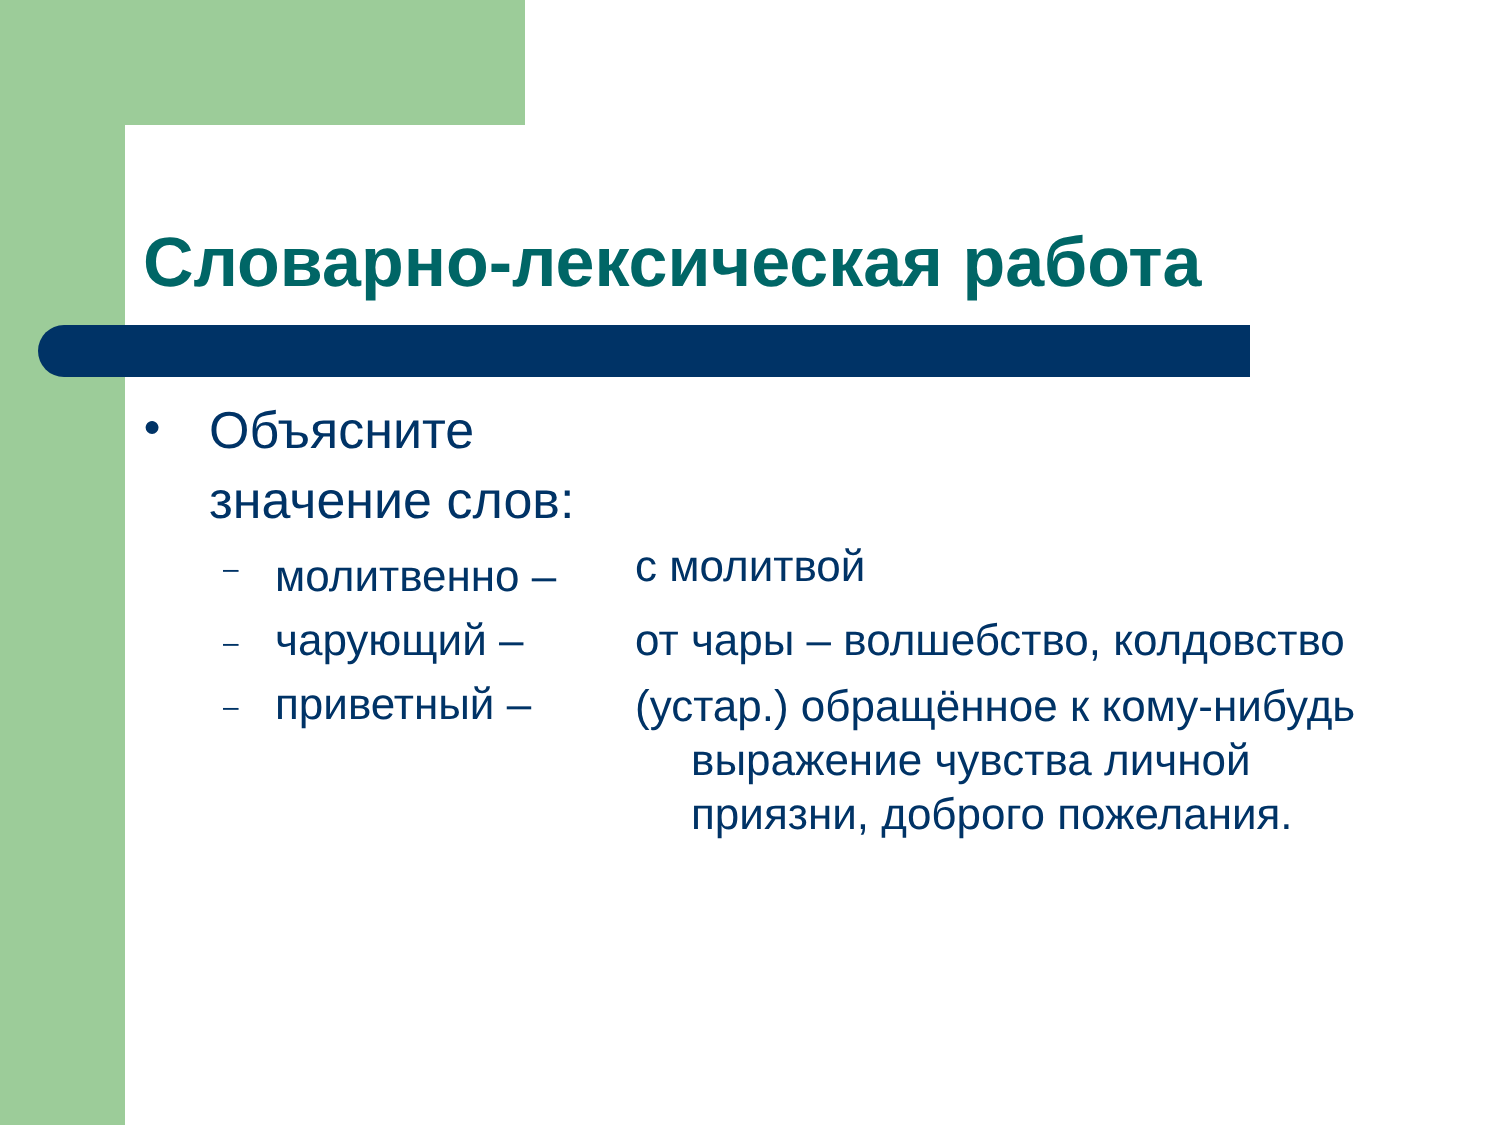Словарно-лексическая работа
●
Объясните
значение слов:
–
молитвенно –
с молитвой
–
чарующий – от чары – волшебство, колдовство
–
приветный –
(устар.) обращённое к кому-нибудь выражение чувства личной приязни, доброго пожелания.